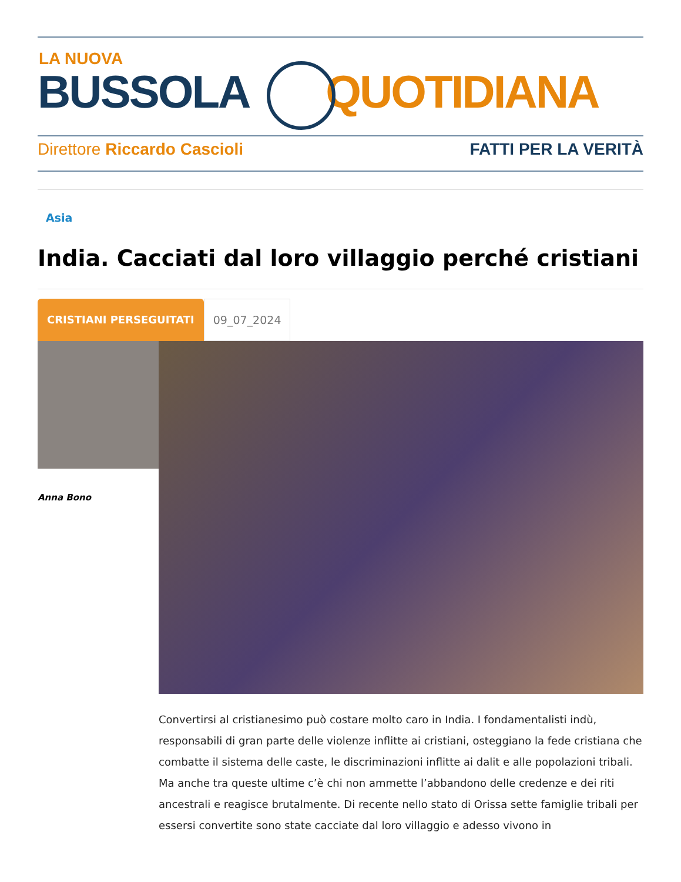LA NUOVA
BUSSOLA QUOTIDIANA
Direttore Riccardo Cascioli FATTI PER LA VERITÀ
Asia
India. Cacciati dal loro villaggio perché cristiani
CRISTIANI PERSEGUITATI 09_07_2024
Anna Bono
Convertirsi al cristianesimo può costare molto caro in India. I fondamentalisti indù, responsabili di gran parte delle violenze inflitte ai cristiani, osteggiano la fede cristiana che combatte il sistema delle caste, le discriminazioni inflitte ai dalit e alle popolazioni tribali. Ma anche tra queste ultime c’è chi non ammette l’abbandono delle credenze e dei riti ancestrali e reagisce brutalmente. Di recente nello stato di Orissa sette famiglie tribali per essersi convertite sono state cacciate dal loro villaggio e adesso vivono in